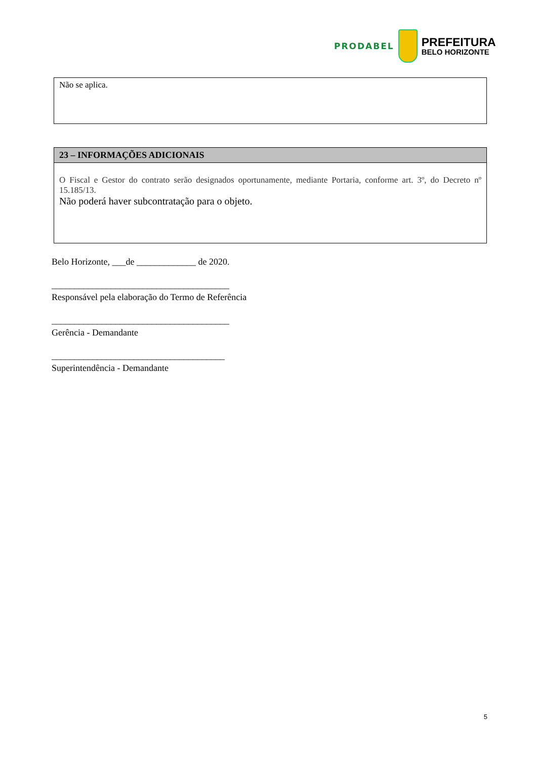PRODABEL
PREFEITURA
BELO HORIZONTE
| Não se aplica. |
| 23 – INFORMAÇÕES ADICIONAIS |
| --- |
| O Fiscal e Gestor do contrato serão designados oportunamente, mediante Portaria, conforme art. 3º, do Decreto nº 15.185/13. Não poderá haver subcontratação para o objeto. |
Belo Horizonte, ___de _____________ de 2020.
_______________________________________
Responsável pela elaboração do Termo de Referência
_______________________________________
Gerência - Demandante
______________________________________
Superintendência - Demandante
5